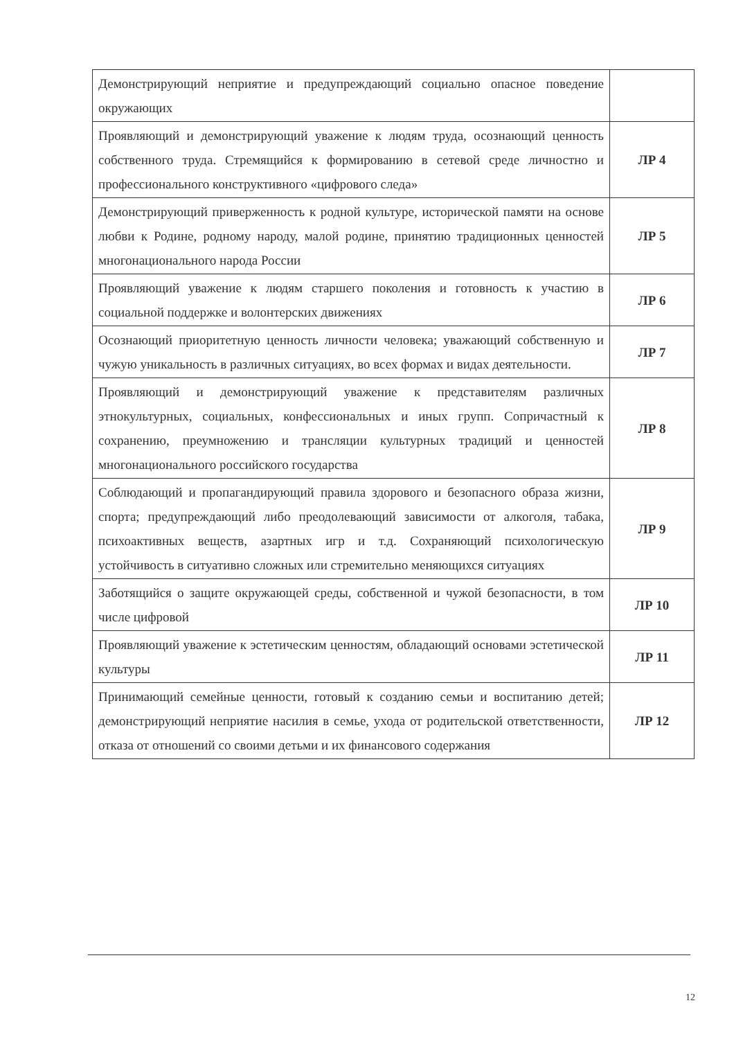| Демонстрирующий неприятие и предупреждающий социально опасное поведение окружающих | |
| Проявляющий и демонстрирующий уважение к людям труда, осознающий ценность собственного труда. Стремящийся к формированию в сетевой среде личностно и профессионального конструктивного «цифрового следа» | ЛР 4 |
| Демонстрирующий приверженность к родной культуре, исторической памяти на основе любви к Родине, родному народу, малой родине, принятию традиционных ценностей многонационального народа России | ЛР 5 |
| Проявляющий уважение к людям старшего поколения и готовность к участию в социальной поддержке и волонтерских движениях | ЛР 6 |
| Осознающий приоритетную ценность личности человека; уважающий собственную и чужую уникальность в различных ситуациях, во всех формах и видах деятельности. | ЛР 7 |
| Проявляющий и демонстрирующий уважение к представителям различных этнокультурных, социальных, конфессиональных и иных групп. Сопричастный к сохранению, преумножению и трансляции культурных традиций и ценностей многонационального российского государства | ЛР 8 |
| Соблюдающий и пропагандирующий правила здорового и безопасного образа жизни, спорта; предупреждающий либо преодолевающий зависимости от алкоголя, табака, психоактивных веществ, азартных игр и т.д. Сохраняющий психологическую устойчивость в ситуативно сложных или стремительно меняющихся ситуациях | ЛР 9 |
| Заботящийся о защите окружающей среды, собственной и чужой безопасности, в том числе цифровой | ЛР 10 |
| Проявляющий уважение к эстетическим ценностям, обладающий основами эстетической культуры | ЛР 11 |
| Принимающий семейные ценности, готовый к созданию семьи и воспитанию детей; демонстрирующий неприятие насилия в семье, ухода от родительской ответственности, отказа от отношений со своими детьми и их финансового содержания | ЛР 12 |
12